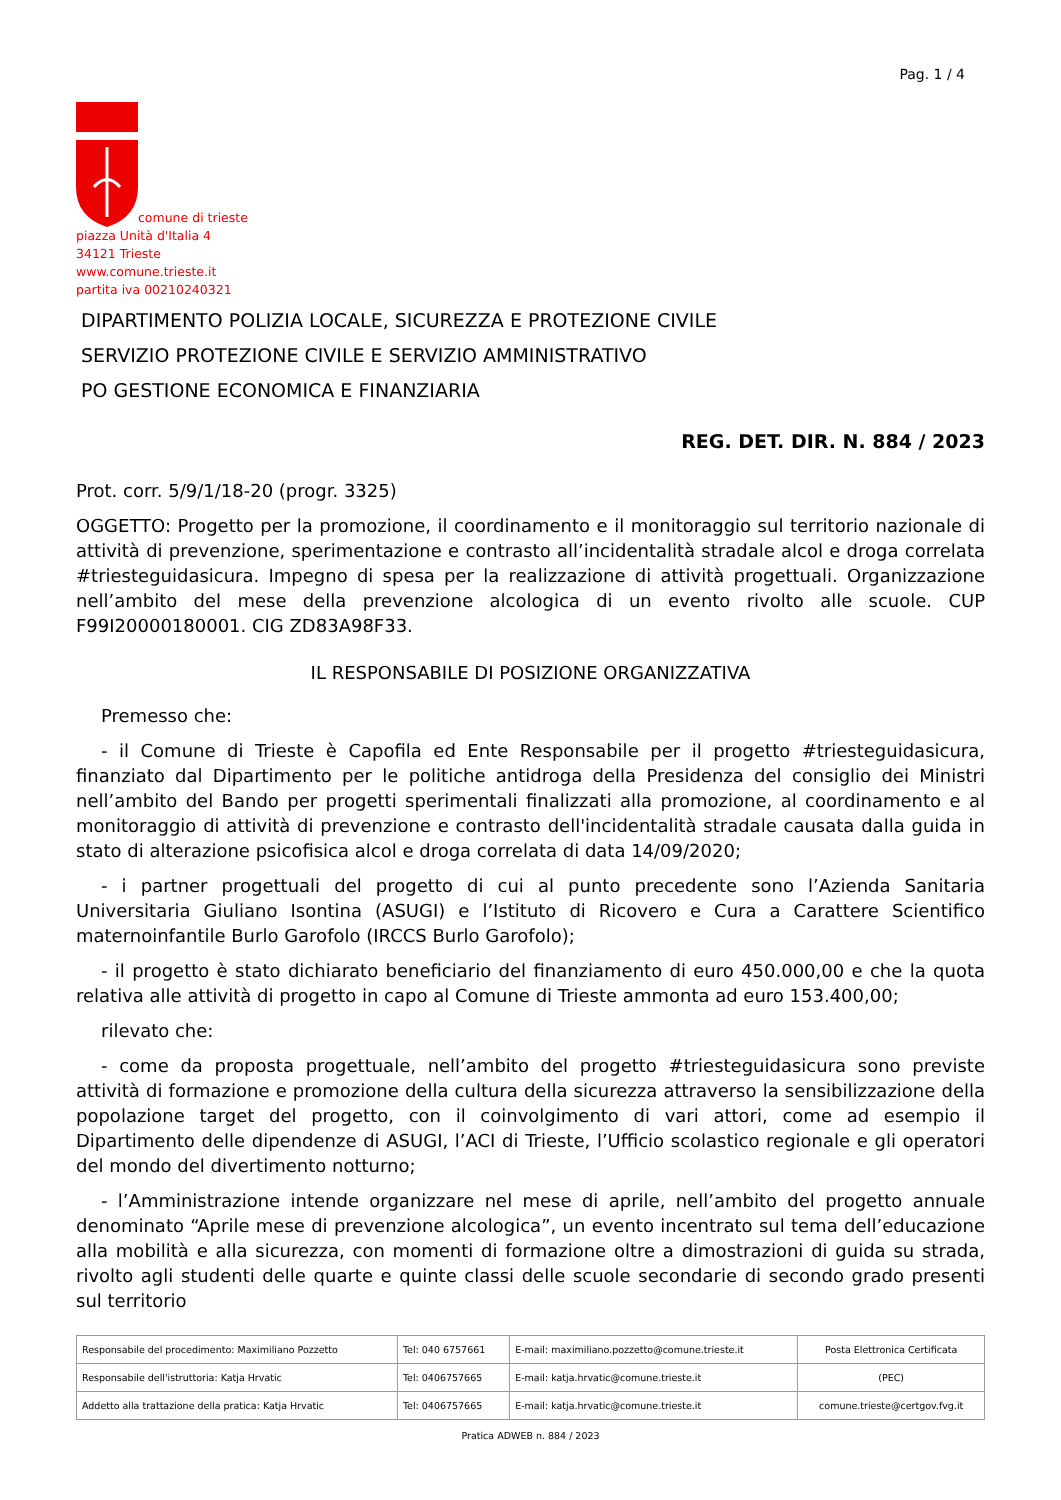Pag. 1 / 4
comune di trieste
piazza Unità d'Italia 4
34121 Trieste
www.comune.trieste.it
partita iva 00210240321
DIPARTIMENTO POLIZIA LOCALE, SICUREZZA E PROTEZIONE CIVILE
SERVIZIO PROTEZIONE CIVILE E SERVIZIO AMMINISTRATIVO
PO GESTIONE ECONOMICA E FINANZIARIA
REG. DET. DIR. N. 884 / 2023
Prot. corr. 5/9/1/18-20 (progr. 3325)
OGGETTO: Progetto per la promozione, il coordinamento e il monitoraggio sul territorio nazionale di attività di prevenzione, sperimentazione e contrasto all’incidentalità stradale alcol e droga correlata #triesteguidasicura. Impegno di spesa per la realizzazione di attività progettuali. Organizzazione nell’ambito del mese della prevenzione alcologica di un evento rivolto alle scuole. CUP F99I20000180001. CIG ZD83A98F33.
IL RESPONSABILE DI POSIZIONE ORGANIZZATIVA
Premesso che:
- il Comune di Trieste è Capofila ed Ente Responsabile per il progetto #triesteguidasicura, finanziato dal Dipartimento per le politiche antidroga della Presidenza del consiglio dei Ministri nell’ambito del Bando per progetti sperimentali finalizzati alla promozione, al coordinamento e al monitoraggio di attività di prevenzione e contrasto dell'incidentalità stradale causata dalla guida in stato di alterazione psicofisica alcol e droga correlata di data 14/09/2020;
- i partner progettuali del progetto di cui al punto precedente sono l’Azienda Sanitaria Universitaria Giuliano Isontina (ASUGI) e l’Istituto di Ricovero e Cura a Carattere Scientifico maternoinfantile Burlo Garofolo (IRCCS Burlo Garofolo);
- il progetto è stato dichiarato beneficiario del finanziamento di euro 450.000,00 e che la quota relativa alle attività di progetto in capo al Comune di Trieste ammonta ad euro 153.400,00;
rilevato che:
- come da proposta progettuale, nell’ambito del progetto #triesteguidasicura sono previste attività di formazione e promozione della cultura della sicurezza attraverso la sensibilizzazione della popolazione target del progetto, con il coinvolgimento di vari attori, come ad esempio il Dipartimento delle dipendenze di ASUGI, l’ACI di Trieste, l’Ufficio scolastico regionale e gli operatori del mondo del divertimento notturno;
- l’Amministrazione intende organizzare nel mese di aprile, nell’ambito del progetto annuale denominato “Aprile mese di prevenzione alcologica”, un evento incentrato sul tema dell’educazione alla mobilità e alla sicurezza, con momenti di formazione oltre a dimostrazioni di guida su strada, rivolto agli studenti delle quarte e quinte classi delle scuole secondarie di secondo grado presenti sul territorio
| Responsabile del procedimento: Maximiliano Pozzetto | Tel: 040 6757661 | E-mail: maximiliano.pozzetto@comune.trieste.it | Posta Elettronica Certificata |
| Responsabile dell'istruttoria: Katja Hrvatic | Tel: 0406757665 | E-mail: katja.hrvatic@comune.trieste.it | (PEC) |
| Addetto alla trattazione della pratica: Katja Hrvatic | Tel: 0406757665 | E-mail: katja.hrvatic@comune.trieste.it | comune.trieste@certgov.fvg.it |
Pratica ADWEB n. 884 / 2023